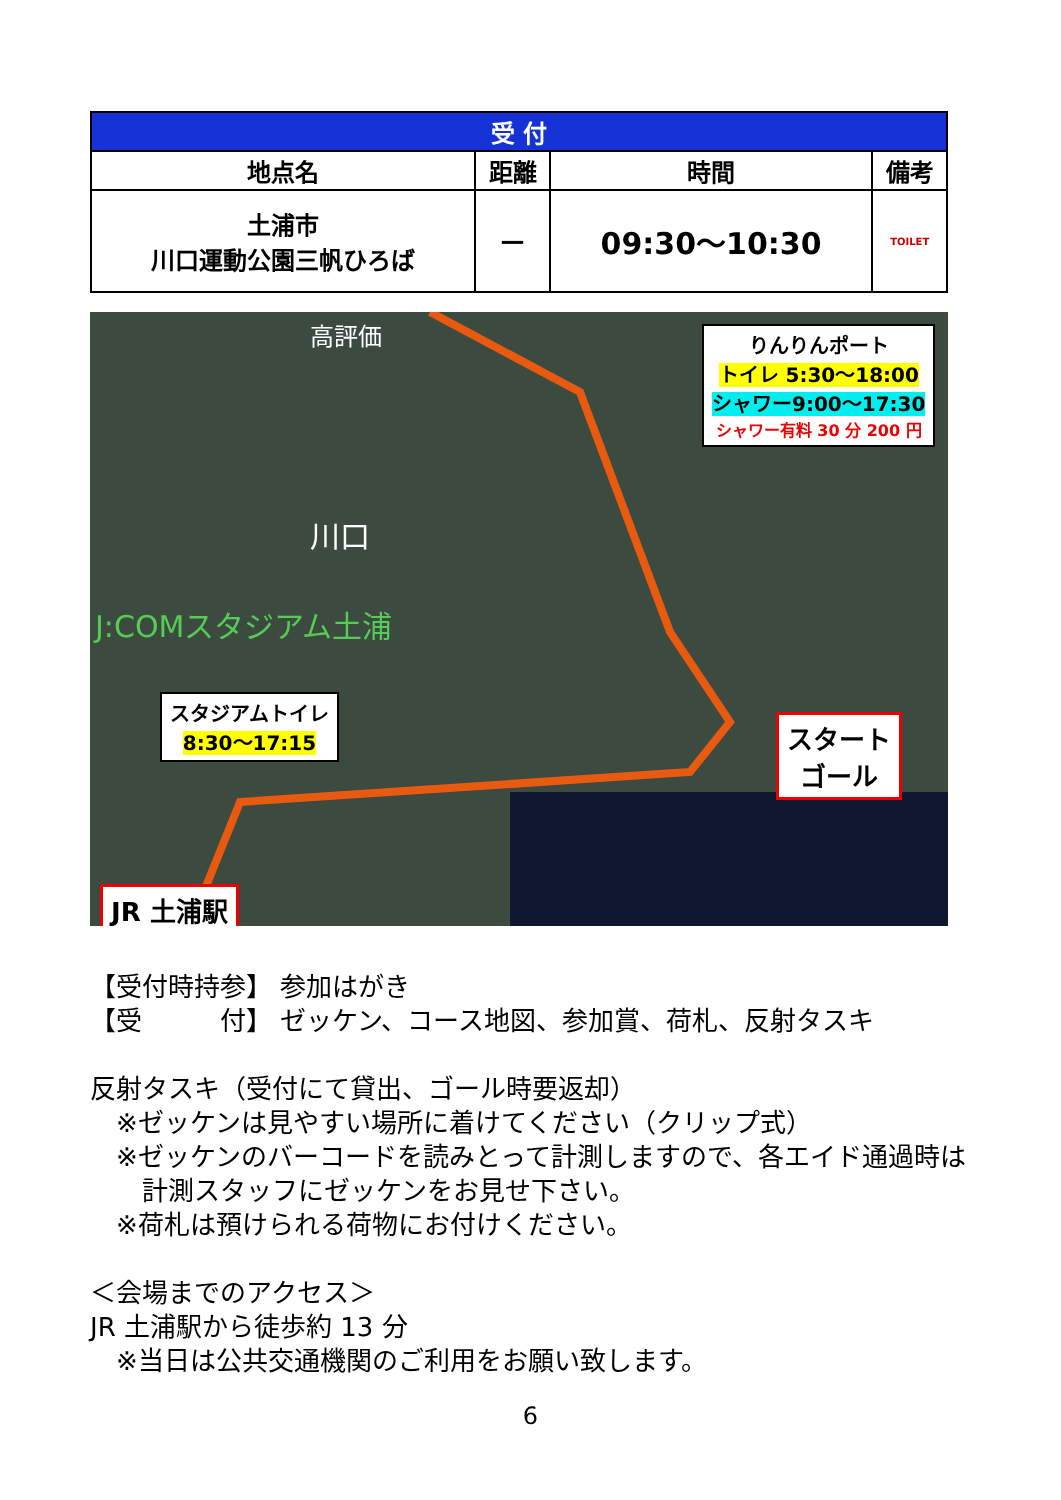| 受 付 | | | |
| --- | --- | --- | --- |
| 地点名 | 距離 | 時間 | 備考 |
| 土浦市 川口運動公園三帆ひろば | — | 09:30～10:30 | TOILET |
りんりんポート
トイレ 5:30～18:00
シャワー9:00～17:30
シャワー有料 30 分 200 円
川口
J:COMスタジアム土浦
高評価
スタジアムトイレ
8:30～17:15
スタート
ゴール
JR 土浦駅
【受付時持参】 参加はがき
【受　　　付】 ゼッケン、コース地図、参加賞、荷札、反射タスキ
反射タスキ（受付にて貸出、ゴール時要返却）
　※ゼッケンは見やすい場所に着けてください（クリップ式）
　※ゼッケンのバーコードを読みとって計測しますので、各エイド通過時は
　　計測スタッフにゼッケンをお見せ下さい。
　※荷札は預けられる荷物にお付けください。
＜会場までのアクセス＞
JR 土浦駅から徒歩約 13 分
　※当日は公共交通機関のご利用をお願い致します。
6